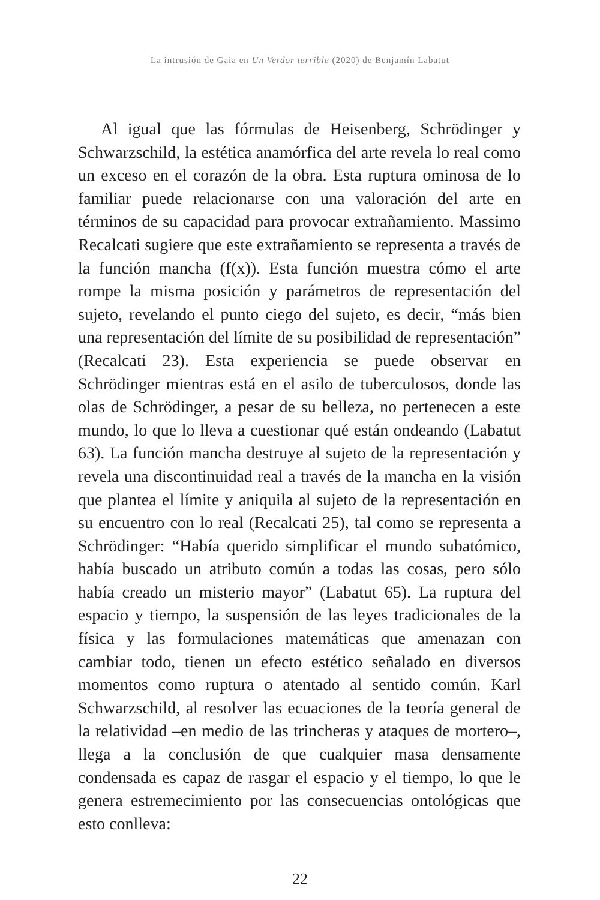La intrusión de Gaia en Un Verdor terrible (2020) de Benjamín Labatut
Al igual que las fórmulas de Heisenberg, Schrödinger y Schwarzschild, la estética anamórfica del arte revela lo real como un exceso en el corazón de la obra. Esta ruptura ominosa de lo familiar puede relacionarse con una valoración del arte en términos de su capacidad para provocar extrañamiento. Massimo Recalcati sugiere que este extrañamiento se representa a través de la función mancha (f(x)). Esta función muestra cómo el arte rompe la misma posición y parámetros de representación del sujeto, revelando el punto ciego del sujeto, es decir, “más bien una representación del límite de su posibilidad de representación” (Recalcati 23). Esta experiencia se puede observar en Schrödinger mientras está en el asilo de tuberculosos, donde las olas de Schrödinger, a pesar de su belleza, no pertenecen a este mundo, lo que lo lleva a cuestionar qué están ondeando (Labatut 63). La función mancha destruye al sujeto de la representación y revela una discontinuidad real a través de la mancha en la visión que plantea el límite y aniquila al sujeto de la representación en su encuentro con lo real (Recalcati 25), tal como se representa a Schrödinger: “Había querido simplificar el mundo subatómico, había buscado un atributo común a todas las cosas, pero sólo había creado un misterio mayor” (Labatut 65). La ruptura del espacio y tiempo, la suspensión de las leyes tradicionales de la física y las formulaciones matemáticas que amenazan con cambiar todo, tienen un efecto estético señalado en diversos momentos como ruptura o atentado al sentido común. Karl Schwarzschild, al resolver las ecuaciones de la teoría general de la relatividad –en medio de las trincheras y ataques de mortero–, llega a la conclusión de que cualquier masa densamente condensada es capaz de rasgar el espacio y el tiempo, lo que le genera estremecimiento por las consecuencias ontológicas que esto conlleva:
22